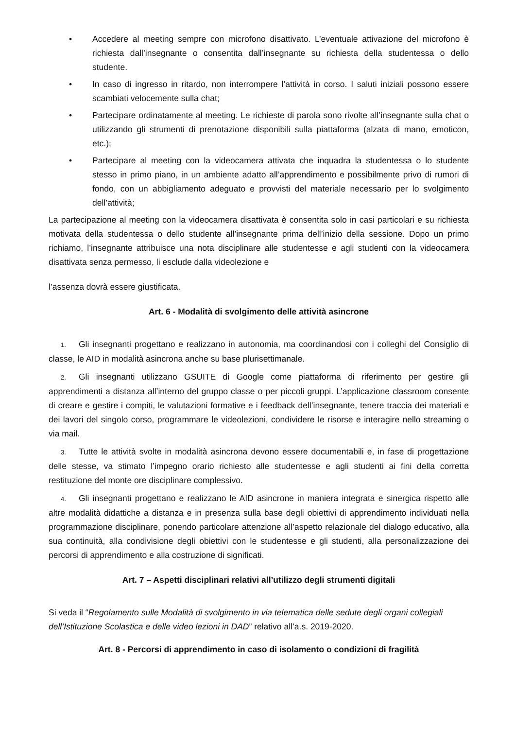• Accedere al meeting sempre con microfono disattivato. L’eventuale attivazione del microfono è richiesta dall’insegnante o consentita dall’insegnante su richiesta della studentessa o dello studente.
• In caso di ingresso in ritardo, non interrompere l’attività in corso. I saluti iniziali possono essere scambiati velocemente sulla chat;
• Partecipare ordinatamente al meeting. Le richieste di parola sono rivolte all’insegnante sulla chat o utilizzando gli strumenti di prenotazione disponibili sulla piattaforma (alzata di mano, emoticon, etc.);
• Partecipare al meeting con la videocamera attivata che inquadra la studentessa o lo studente stesso in primo piano, in un ambiente adatto all’apprendimento e possibilmente privo di rumori di fondo, con un abbigliamento adeguato e provvisti del materiale necessario per lo svolgimento dell’attività;
La partecipazione al meeting con la videocamera disattivata è consentita solo in casi particolari e su richiesta motivata della studentessa o dello studente all’insegnante prima dell’inizio della sessione. Dopo un primo richiamo, l’insegnante attribuisce una nota disciplinare alle studentesse e agli studenti con la videocamera disattivata senza permesso, li esclude dalla videolezione e
l’assenza dovrà essere giustificata.
Art. 6 - Modalità di svolgimento delle attività asincrone
1. Gli insegnanti progettano e realizzano in autonomia, ma coordinandosi con i colleghi del Consiglio di classe, le AID in modalità asincrona anche su base plurisettimanale.
2. Gli insegnanti utilizzano GSUITE di Google come piattaforma di riferimento per gestire gli apprendimenti a distanza all’interno del gruppo classe o per piccoli gruppi. L’applicazione classroom consente di creare e gestire i compiti, le valutazioni formative e i feedback dell’insegnante, tenere traccia dei materiali e dei lavori del singolo corso, programmare le videolezioni, condividere le risorse e interagire nello streaming o via mail.
3. Tutte le attività svolte in modalità asincrona devono essere documentabili e, in fase di progettazione delle stesse, va stimato l’impegno orario richiesto alle studentesse e agli studenti ai fini della corretta restituzione del monte ore disciplinare complessivo.
4. Gli insegnanti progettano e realizzano le AID asincrone in maniera integrata e sinergica rispetto alle altre modalità didattiche a distanza e in presenza sulla base degli obiettivi di apprendimento individuati nella programmazione disciplinare, ponendo particolare attenzione all’aspetto relazionale del dialogo educativo, alla sua continuità, alla condivisione degli obiettivi con le studentesse e gli studenti, alla personalizzazione dei percorsi di apprendimento e alla costruzione di significati.
Art. 7 – Aspetti disciplinari relativi all’utilizzo degli strumenti digitali
Si veda il “Regolamento sulle Modalità di svolgimento in via telematica delle sedute degli organi collegiali dell’Istituzione Scolastica e delle video lezioni in DAD” relativo all’a.s. 2019-2020.
Art. 8 - Percorsi di apprendimento in caso di isolamento o condizioni di fragilità